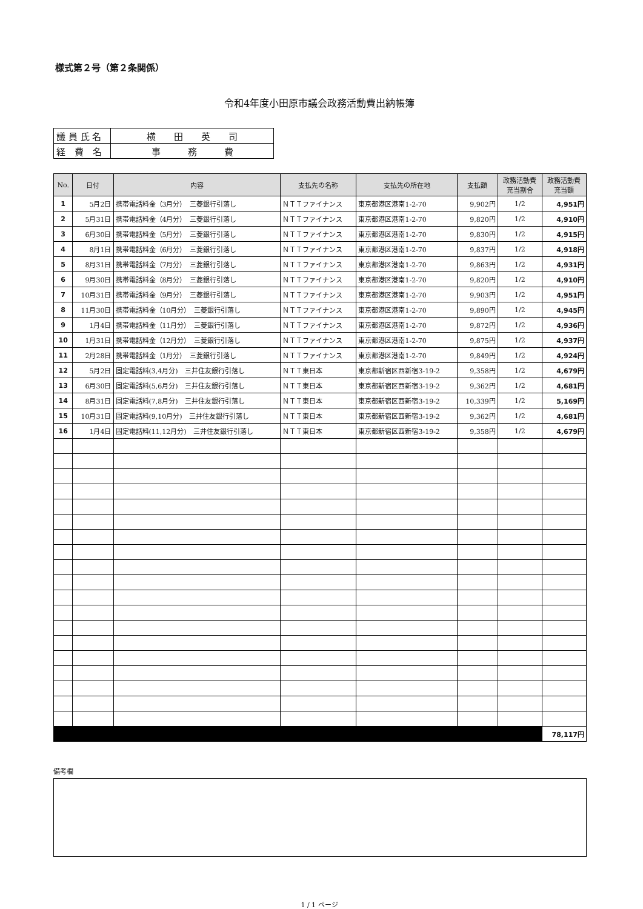様式第２号（第２条関係）
令和4年度小田原市議会政務活動費出納帳簿
| 議 員 氏 名 | 横 田 英 司 |
| 経 費 名 | 事 務 費 |
| No. | 日付 | 内容 | 支払先の名称 | 支払先の所在地 | 支払額 | 政務活動費 充当割合 | 政務活動費 充当額 |
| --- | --- | --- | --- | --- | --- | --- | --- |
| 1 | 5月2日 | 携帯電話料金（3月分） 三菱銀行引落し | ＮＴＴファイナンス | 東京都港区港南1-2-70 | 9,902円 | 1/2 | 4,951円 |
| 2 | 5月31日 | 携帯電話料金（4月分） 三菱銀行引落し | ＮＴＴファイナンス | 東京都港区港南1-2-70 | 9,820円 | 1/2 | 4,910円 |
| 3 | 6月30日 | 携帯電話料金（5月分） 三菱銀行引落し | ＮＴＴファイナンス | 東京都港区港南1-2-70 | 9,830円 | 1/2 | 4,915円 |
| 4 | 8月1日 | 携帯電話料金（6月分） 三菱銀行引落し | ＮＴＴファイナンス | 東京都港区港南1-2-70 | 9,837円 | 1/2 | 4,918円 |
| 5 | 8月31日 | 携帯電話料金（7月分） 三菱銀行引落し | ＮＴＴファイナンス | 東京都港区港南1-2-70 | 9,863円 | 1/2 | 4,931円 |
| 6 | 9月30日 | 携帯電話料金（8月分） 三菱銀行引落し | ＮＴＴファイナンス | 東京都港区港南1-2-70 | 9,820円 | 1/2 | 4,910円 |
| 7 | 10月31日 | 携帯電話料金（9月分） 三菱銀行引落し | ＮＴＴファイナンス | 東京都港区港南1-2-70 | 9,903円 | 1/2 | 4,951円 |
| 8 | 11月30日 | 携帯電話料金（10月分） 三菱銀行引落し | ＮＴＴファイナンス | 東京都港区港南1-2-70 | 9,890円 | 1/2 | 4,945円 |
| 9 | 1月4日 | 携帯電話料金（11月分） 三菱銀行引落し | ＮＴＴファイナンス | 東京都港区港南1-2-70 | 9,872円 | 1/2 | 4,936円 |
| 10 | 1月31日 | 携帯電話料金（12月分） 三菱銀行引落し | ＮＴＴファイナンス | 東京都港区港南1-2-70 | 9,875円 | 1/2 | 4,937円 |
| 11 | 2月28日 | 携帯電話料金（1月分） 三菱銀行引落し | ＮＴＴファイナンス | 東京都港区港南1-2-70 | 9,849円 | 1/2 | 4,924円 |
| 12 | 5月2日 | 固定電話料(3,4月分) 三井住友銀行引落し | ＮＴＴ東日本 | 東京都新宿区西新宿3-19-2 | 9,358円 | 1/2 | 4,679円 |
| 13 | 6月30日 | 固定電話料(5,6月分) 三井住友銀行引落し | ＮＴＴ東日本 | 東京都新宿区西新宿3-19-2 | 9,362円 | 1/2 | 4,681円 |
| 14 | 8月31日 | 固定電話料(7,8月分) 三井住友銀行引落し | ＮＴＴ東日本 | 東京都新宿区西新宿3-19-2 | 10,339円 | 1/2 | 5,169円 |
| 15 | 10月31日 | 固定電話料(9,10月分) 三井住友銀行引落し | ＮＴＴ東日本 | 東京都新宿区西新宿3-19-2 | 9,362円 | 1/2 | 4,681円 |
| 16 | 1月4日 | 固定電話料(11,12月分) 三井住友銀行引落し | ＮＴＴ東日本 | 東京都新宿区西新宿3-19-2 | 9,358円 | 1/2 | 4,679円 |
| | | | | | | | 78,117円 |
備考欄
1 / 1 ページ